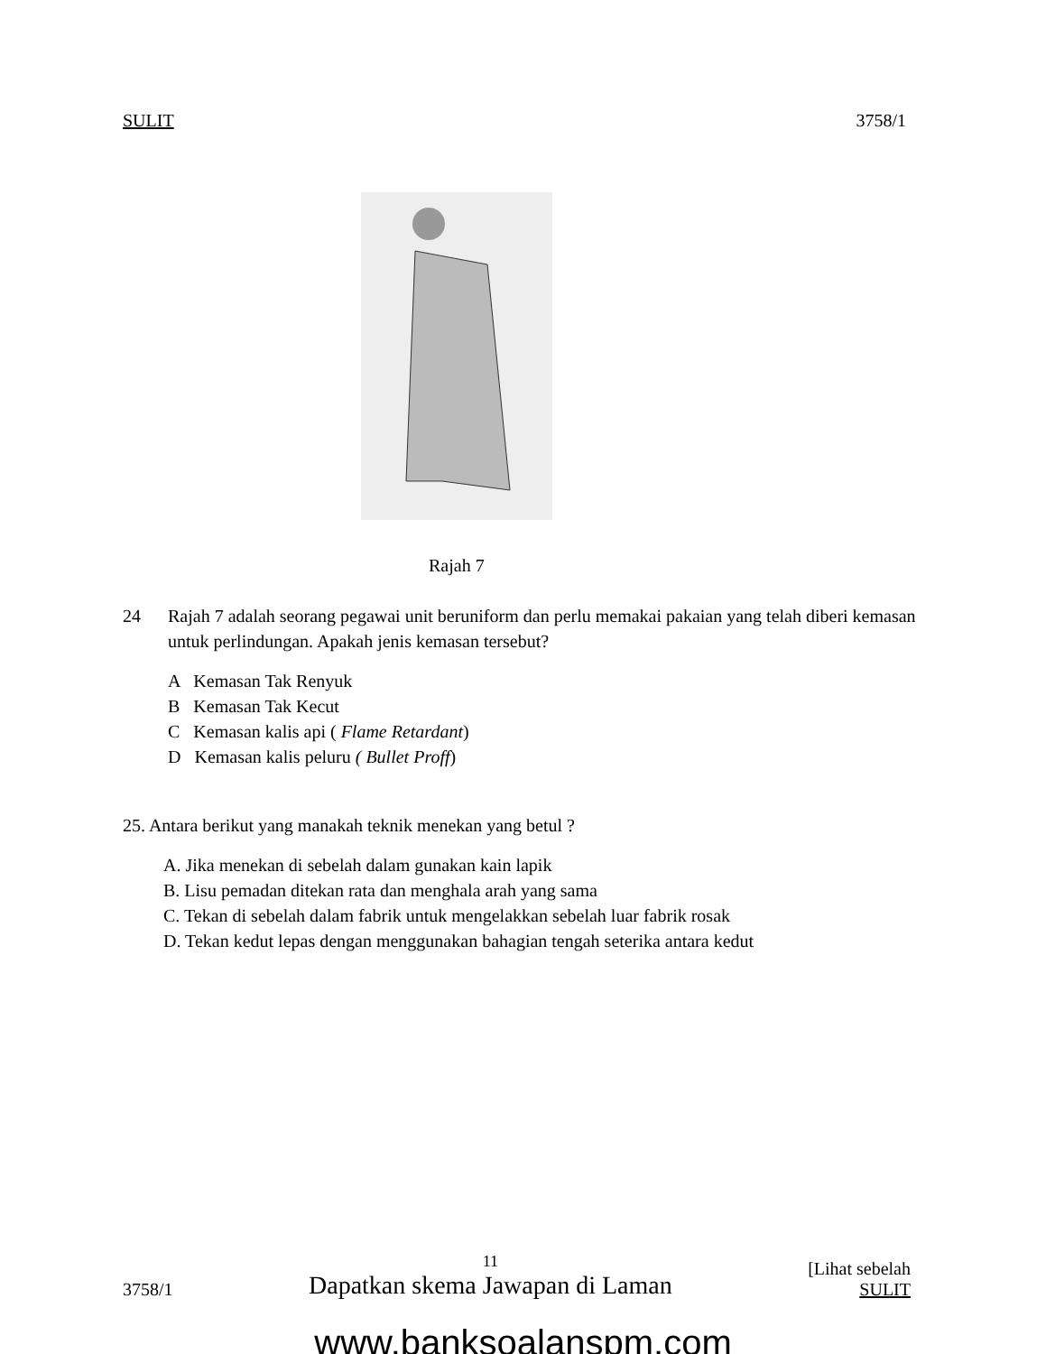SULIT 3758/1
Rajah 7
24 Rajah 7 adalah seorang pegawai unit beruniform dan perlu memakai pakaian yang telah diberi kemasan untuk perlindungan. Apakah jenis kemasan tersebut?
A Kemasan Tak Renyuk
B Kemasan Tak Kecut
C Kemasan kalis api ( Flame Retardant)
D Kemasan kalis peluru ( Bullet Proff)
25. Antara berikut yang manakah teknik menekan yang betul ?
A. Jika menekan di sebelah dalam gunakan kain lapik
B. Lisu pemadan ditekan rata dan menghala arah yang sama
C. Tekan di sebelah dalam fabrik untuk mengelakkan sebelah luar fabrik rosak
D. Tekan kedut lepas dengan menggunakan bahagian tengah seterika antara kedut
3758/1 11
Dapatkan skema Jawapan di Laman [Lihat sebelah
SULIT
www.banksoalanspm.com